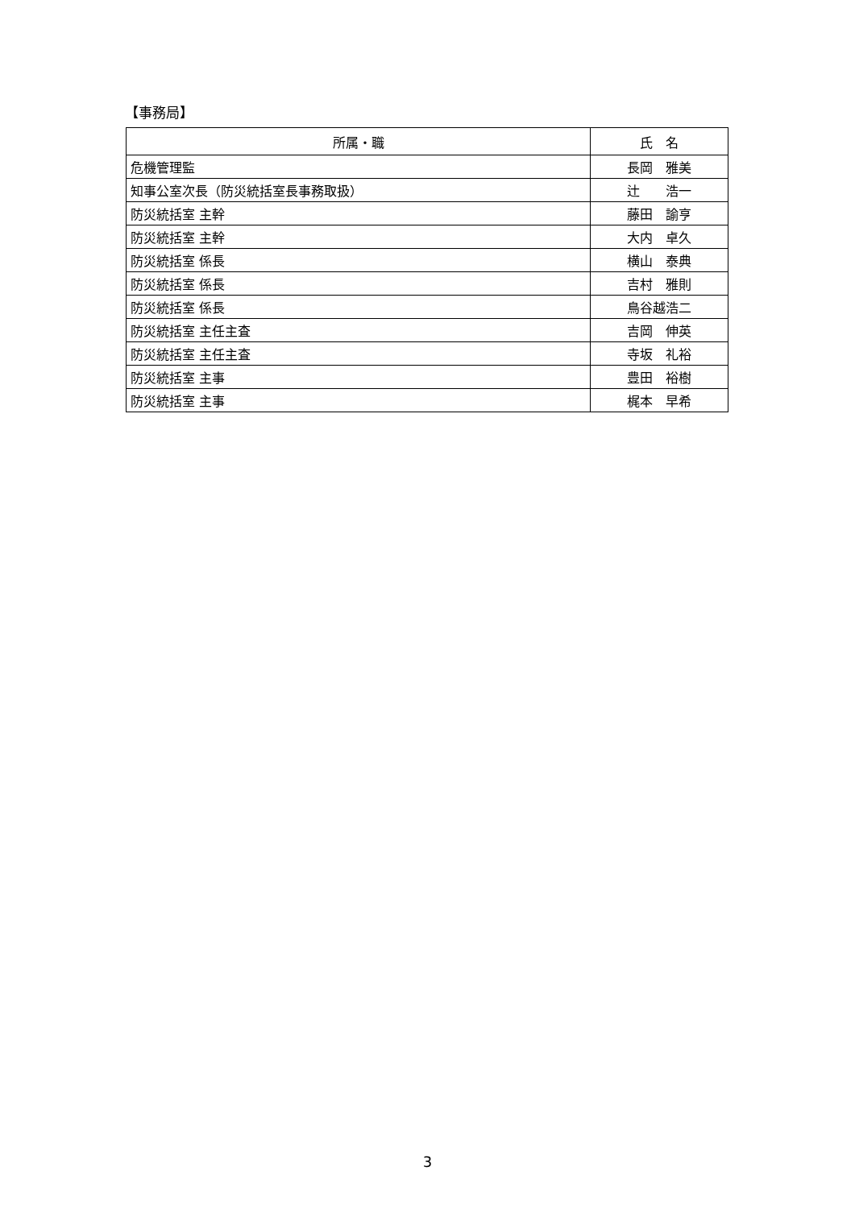【事務局】
| 所属・職 | 氏 名 |
| --- | --- |
| 危機管理監 | 長岡 雅美 |
| 知事公室次長（防災統括室長事務取扱） | 辻 浩一 |
| 防災統括室 主幹 | 藤田 諭亨 |
| 防災統括室 主幹 | 大内 卓久 |
| 防災統括室 係長 | 横山 泰典 |
| 防災統括室 係長 | 吉村 雅則 |
| 防災統括室 係長 | 鳥谷越浩二 |
| 防災統括室 主任主査 | 吉岡 伸英 |
| 防災統括室 主任主査 | 寺坂 礼裕 |
| 防災統括室 主事 | 豊田 裕樹 |
| 防災統括室 主事 | 梶本 早希 |
3